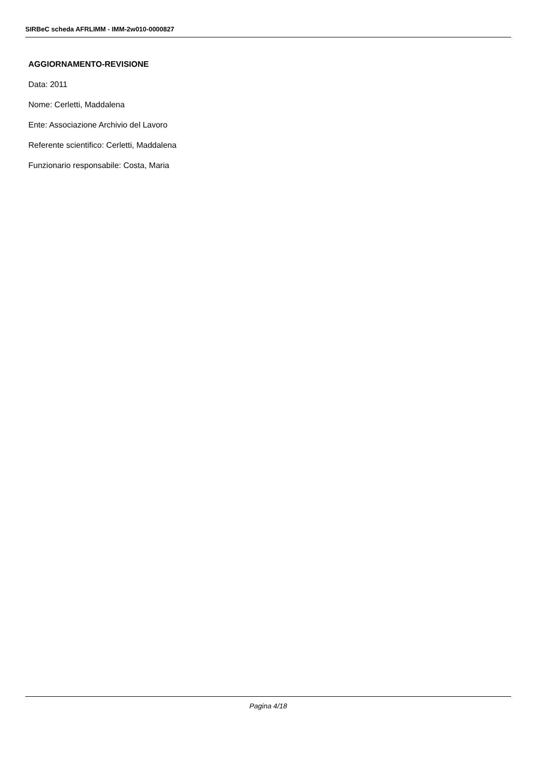SIRBeC scheda AFRLIMM - IMM-2w010-0000827
AGGIORNAMENTO-REVISIONE
Data: 2011
Nome: Cerletti, Maddalena
Ente: Associazione Archivio del Lavoro
Referente scientifico: Cerletti, Maddalena
Funzionario responsabile: Costa, Maria
Pagina 4/18